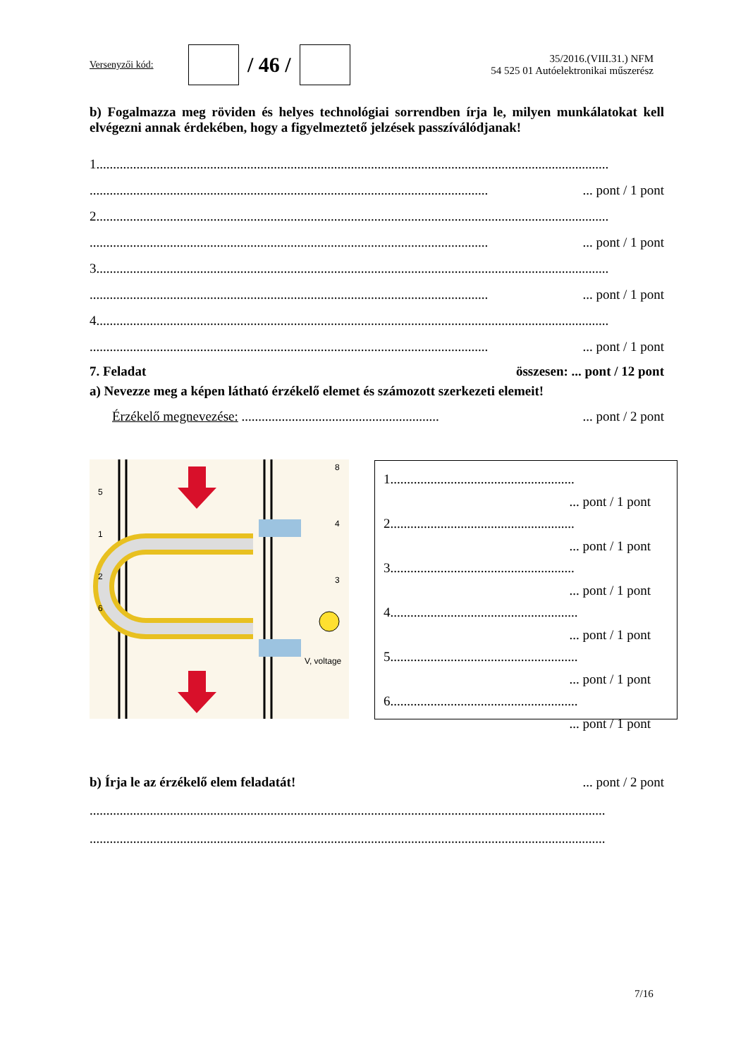Versenyzői kód:
/ 46 /
35/2016.(VIII.31.) NFM
54 525 01 Autóelektronikai műszerész
b) Fogalmazza meg röviden és helyes technológiai sorrendben írja le, milyen munkálatokat kell elvégezni annak érdekében, hogy a figyelmeztető jelzések passzíválódjanak!
1.........................................................................................................................................................
.......................................................................................................................... pont / 1 pont
2.........................................................................................................................................................
.......................................................................................................................... pont / 1 pont
3.........................................................................................................................................................
.......................................................................................................................... pont / 1 pont
4.........................................................................................................................................................
.......................................................................................................................... pont / 1 pont
7. Feladat összesen: ... pont / 12 pont
a) Nevezze meg a képen látható érzékelő elemet és számozott szerkezeti elemeit!
Érzékelő megnevezése: .............................................................. pont / 2 pont
5
1
2
6
4
3
8
V, voltage
1.......................................................
... pont / 1 pont
2.......................................................
... pont / 1 pont
3.......................................................
... pont / 1 pont
4........................................................
... pont / 1 pont
5........................................................
... pont / 1 pont
6........................................................
... pont / 1 pont
b) Írja le az érzékelő elem feladatát!... pont / 2 pont
..........................................................................................................................................................
..........................................................................................................................................................
7/16